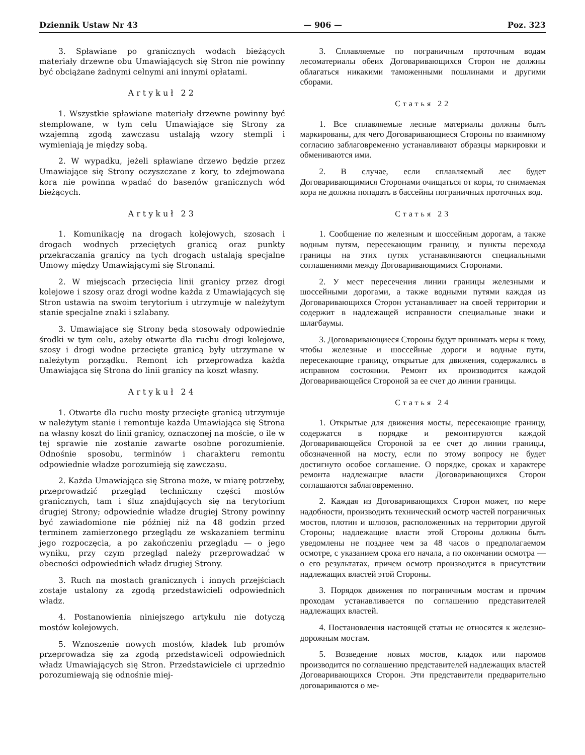Dziennik Ustaw Nr 43 — 906 — Poz. 323
3. Spławiane po granicznych wodach bieżących materiały drzewne obu Umawiających się Stron nie powinny być obciążane żadnymi celnymi ani innymi opłatami.
Artykuł 22
1. Wszystkie spławiane materiały drzewne powinny być stemplowane, w tym celu Umawiające się Strony za wzajemną zgodą zawczasu ustalają wzory stempli i wymieniają je między sobą.
2. W wypadku, jeżeli spławiane drzewo będzie przez Umawiające się Strony oczyszczane z kory, to zdejmowana kora nie powinna wpadać do basenów granicznych wód bieżących.
Artykuł 23
1. Komunikację na drogach kolejowych, szosach i drogach wodnych przeciętych granicą oraz punkty przekraczania granicy na tych drogach ustalają specjalne Umowy między Umawiającymi się Stronami.
2. W miejscach przecięcia linii granicy przez drogi kolejowe i szosy oraz drogi wodne każda z Umawiających się Stron ustawia na swoim terytorium i utrzymuje w należytym stanie specjalne znaki i szlabany.
3. Umawiające się Strony będą stosowały odpowiednie środki w tym celu, ażeby otwarte dla ruchu drogi kolejowe, szosy i drogi wodne przecięte granicą były utrzymane w należytym porządku. Remont ich przeprowadza każda Umawiająca się Strona do linii granicy na koszt własny.
Artykuł 24
1. Otwarte dla ruchu mosty przecięte granicą utrzymuje w należytym stanie i remontuje każda Umawiająca się Strona na własny koszt do linii granicy, oznaczonej na moście, o ile w tej sprawie nie zostanie zawarte osobne porozumienie. Odnośnie sposobu, terminów i charakteru remontu odpowiednie władze porozumieją się zawczasu.
2. Każda Umawiająca się Strona może, w miarę potrzeby, przeprowadzić przegląd techniczny części mostów granicznych, tam i śluz znajdujących się na terytorium drugiej Strony; odpowiednie władze drugiej Strony powinny być zawiadomione nie później niż na 48 godzin przed terminem zamierzonego przeglądu ze wskazaniem terminu jego rozpoczęcia, a po zakończeniu przeglądu — o jego wyniku, przy czym przegląd należy przeprowadzać w obecności odpowiednich władz drugiej Strony.
3. Ruch na mostach granicznych i innych przejściach zostaje ustalony za zgodą przedstawicieli odpowiednich władz.
4. Postanowienia niniejszego artykułu nie dotyczą mostów kolejowych.
5. Wznoszenie nowych mostów, kładek lub promów przeprowadza się za zgodą przedstawiceli odpowiednich władz Umawiających się Stron. Przedstawiciele ci uprzednio porozumiewają się odnośnie miej-
3. Сплавляемые по пограничным проточным водам лесоматериалы обеих Договаривающихся Сторон не должны облагаться никакими таможенными пошлинами и другими сборами.
Статья 22
1. Все сплавляемые лесные материалы должны быть маркированы, для чего Договаривающиеся Стороны по взаимному согласию заблаговременно устанавливают образцы маркировки и обмениваются ими.
2. В случае, если сплавляемый лес будет Договаривающимися Сторонами очищаться от коры, то снимаемая кора не должна попадать в бассейны пограничных проточных вод.
Статья 23
1. Сообщение по железным и шоссейным дорогам, а также водным путям, пересекающим границу, и пункты перехода границы на этих путях устанавливаются специальными соглашениями между Договаривающимися Сторонами.
2. У мест пересечения линии границы железными и шоссейными дорогами, а также водными путями каждая из Договаривающихся Сторон устанавливает на своей территории и содержит в надлежащей исправности специальные знаки и шлагбаумы.
3. Договаривающиеся Стороны будут принимать меры к тому, чтобы железные и шоссейные дороги и водные пути, пересекающие границу, открытые для движения, содержались в исправном состоянии. Ремонт их производится каждой Договаривающейся Стороной за ее счет до линии границы.
Статья 24
1. Открытые для движения мосты, пересекающие границу, содержатся в порядке и ремонтируются каждой Договаривающейся Стороной за ее счет до линии границы, обозначенной на мосту, если по этому вопросу не будет достигнуто особое соглашение. О порядке, сроках и характере ремонта надлежащие власти Договаривающихся Сторон соглашаются заблаговременно.
2. Каждая из Договаривающихся Сторон может, по мере надобности, производить технический осмотр частей пограничных мостов, плотин и шлюзов, расположенных на территории другой Стороны; надлежащие власти этой Стороны должны быть уведомлены не позднее чем за 48 часов о предполагаемом осмотре, с указанием срока его начала, а по окончании осмотра — о его результатах, причем осмотр производится в присутствии надлежащих властей этой Стороны.
3. Порядок движения по пограничным мостам и прочим проходам устанавливается по соглашению представителей надлежащих властей.
4. Постановления настоящей статьи не относятся к железно-дорожным мостам.
5. Возведение новых мостов, кладок или паромов производится по соглашению представителей надлежащих властей Договаривающихся Сторон. Эти представители предварительно договариваются о ме-